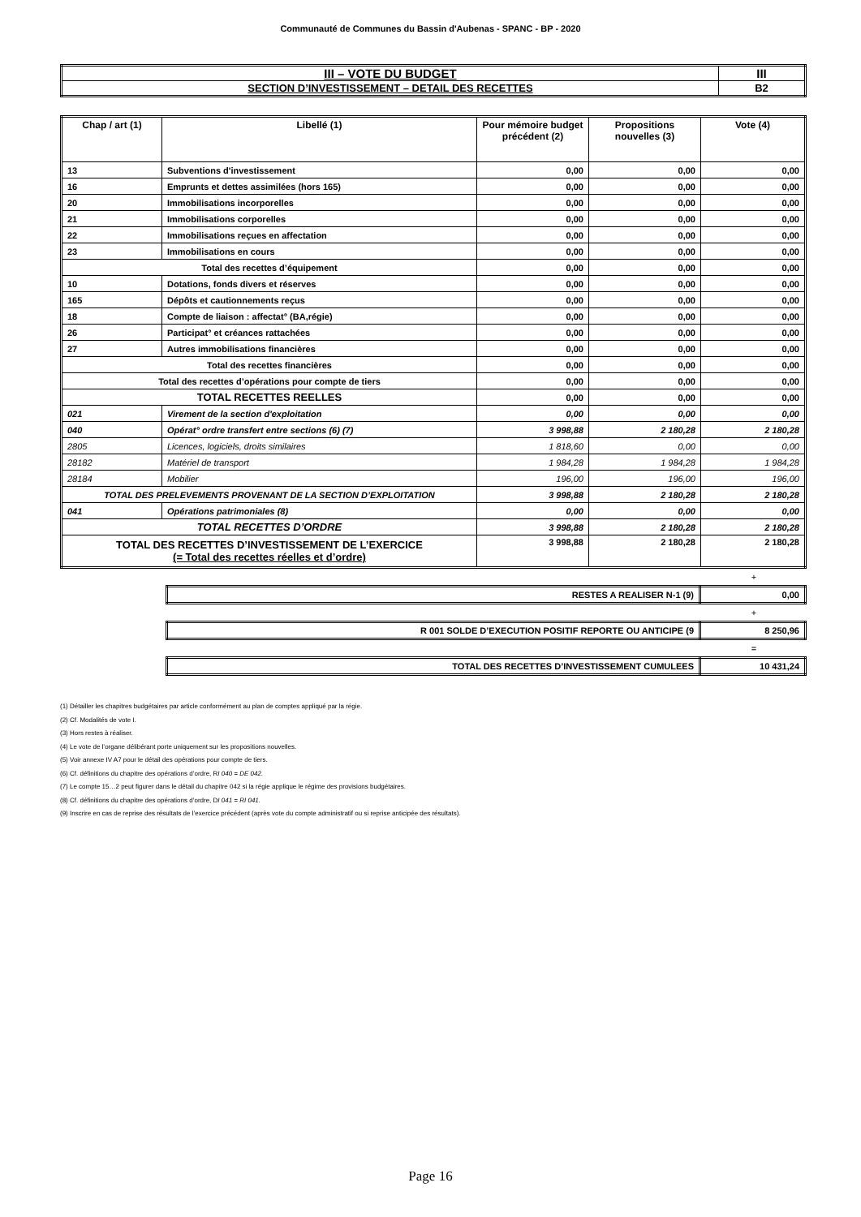Communauté de Communes du Bassin d'Aubenas - SPANC - BP - 2020
| III – VOTE DU BUDGET | III |
| SECTION D’INVESTISSEMENT – DETAIL DES RECETTES | B2 |
| Chap / art (1) | Libellé (1) | Pour mémoire budget précédent (2) | Propositions nouvelles (3) | Vote (4) |
| --- | --- | --- | --- | --- |
| 13 | Subventions d'investissement | 0,00 | 0,00 | 0,00 |
| 16 | Emprunts et dettes assimilées (hors 165) | 0,00 | 0,00 | 0,00 |
| 20 | Immobilisations incorporelles | 0,00 | 0,00 | 0,00 |
| 21 | Immobilisations corporelles | 0,00 | 0,00 | 0,00 |
| 22 | Immobilisations reçues en affectation | 0,00 | 0,00 | 0,00 |
| 23 | Immobilisations en cours | 0,00 | 0,00 | 0,00 |
| Total des recettes d’équipement | | 0,00 | 0,00 | 0,00 |
| 10 | Dotations, fonds divers et réserves | 0,00 | 0,00 | 0,00 |
| 165 | Dépôts et cautionnements reçus | 0,00 | 0,00 | 0,00 |
| 18 | Compte de liaison : affectat° (BA,régie) | 0,00 | 0,00 | 0,00 |
| 26 | Participat° et créances rattachées | 0,00 | 0,00 | 0,00 |
| 27 | Autres immobilisations financières | 0,00 | 0,00 | 0,00 |
| Total des recettes financières | | 0,00 | 0,00 | 0,00 |
| Total des recettes d’opérations pour compte de tiers | | 0,00 | 0,00 | 0,00 |
| TOTAL RECETTES REELLES | | 0,00 | 0,00 | 0,00 |
| 021 | Virement de la section d'exploitation | 0,00 | 0,00 | 0,00 |
| 040 | Opérat° ordre transfert entre sections (6) (7) | 3 998,88 | 2 180,28 | 2 180,28 |
| 2805 | Licences, logiciels, droits similaires | 1 818,60 | 0,00 | 0,00 |
| 28182 | Matériel de transport | 1 984,28 | 1 984,28 | 1 984,28 |
| 28184 | Mobilier | 196,00 | 196,00 | 196,00 |
| TOTAL DES PRELEVEMENTS PROVENANT DE LA SECTION D’EXPLOITATION | | 3 998,88 | 2 180,28 | 2 180,28 |
| 041 | Opérations patrimoniales (8) | 0,00 | 0,00 | 0,00 |
| TOTAL RECETTES D’ORDRE | | 3 998,88 | 2 180,28 | 2 180,28 |
| TOTAL DES RECETTES D’INVESTISSEMENT DE L’EXERCICE (= Total des recettes réelles et d’ordre) | | 3 998,88 | 2 180,28 | 2 180,28 |
+
| RESTES A REALISER N-1 (9) | 0,00 |
+
| R 001 SOLDE D’EXECUTION POSITIF REPORTE OU ANTICIPE (9 | 8 250,96 |
=
| TOTAL DES RECETTES D’INVESTISSEMENT CUMULEES | 10 431,24 |
(1) Détailler les chapitres budgétaires par article conformément au plan de comptes appliqué par la régie.
(2) Cf. Modalités de vote I.
(3) Hors restes à réaliser.
(4) Le vote de l’organe délibérant porte uniquement sur les propositions nouvelles.
(5) Voir annexe IV A7 pour le détail des opérations pour compte de tiers.
(6) Cf. définitions du chapitre des opérations d’ordre, RI 040 = DE 042.
(7) Le compte 15…2 peut figurer dans le détail du chapitre 042 si la régie applique le régime des provisions budgétaires.
(8) Cf. définitions du chapitre des opérations d’ordre, DI 041 = RI 041.
(9) Inscrire en cas de reprise des résultats de l’exercice précédent (après vote du compte administratif ou si reprise anticipée des résultats).
Page 16